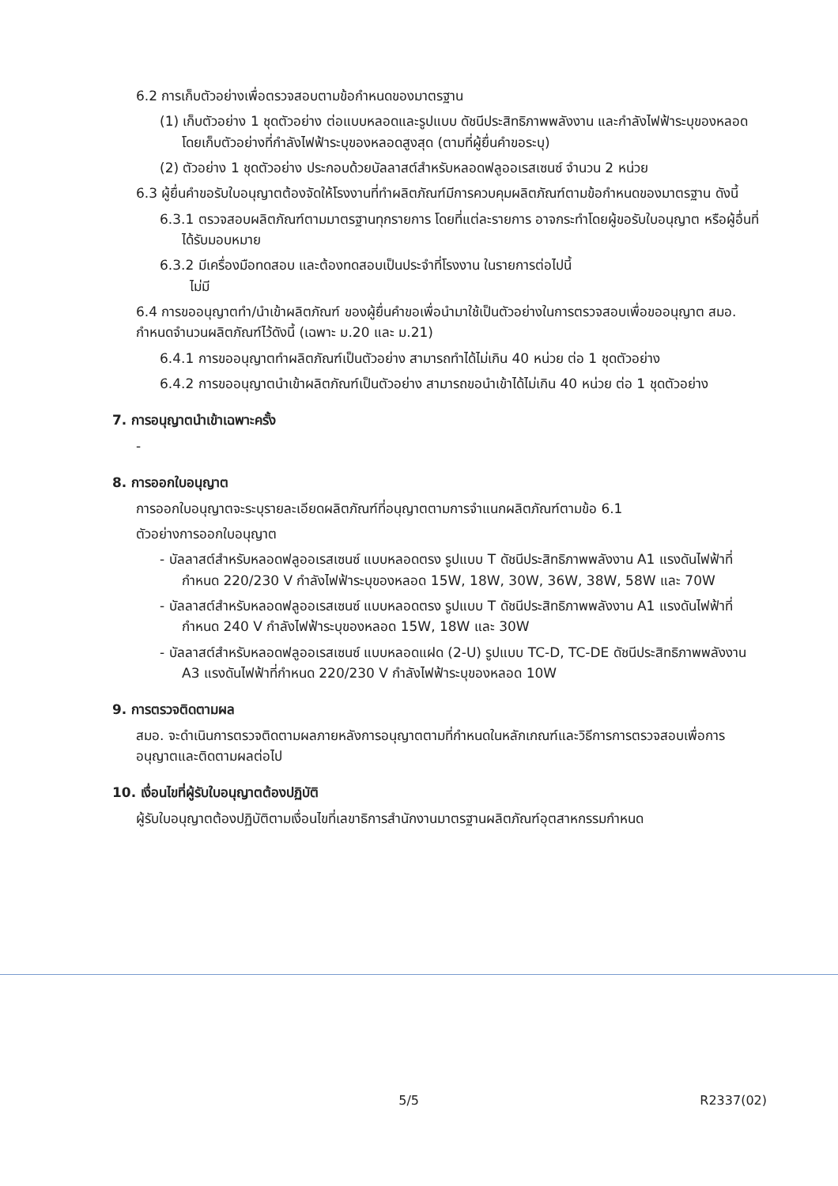6.2 การเก็บตัวอย่างเพื่อตรวจสอบตามข้อกำหนดของมาตรฐาน
(1) เก็บตัวอย่าง 1 ชุดตัวอย่าง ต่อแบบหลอดและรูปแบบ ดัชนีประสิทธิภาพพลังงาน และกำลังไฟฟ้าระบุของหลอด โดยเก็บตัวอย่างที่กำลังไฟฟ้าระบุของหลอดสูงสุด (ตามที่ผู้ยื่นคำขอระบุ)
(2) ตัวอย่าง 1 ชุดตัวอย่าง ประกอบด้วยบัลลาสต์สำหรับหลอดฟลูออเรสเซนซ์ จำนวน 2 หน่วย
6.3 ผู้ยื่นคำขอรับใบอนุญาตต้องจัดให้โรงงานที่ทำผลิตภัณฑ์มีการควบคุมผลิตภัณฑ์ตามข้อกำหนดของมาตรฐาน ดังนี้
6.3.1 ตรวจสอบผลิตภัณฑ์ตามมาตรฐานทุกรายการ โดยที่แต่ละรายการ อาจกระทำโดยผู้ขอรับใบอนุญาต หรือผู้อื่นที่ได้รับมอบหมาย
6.3.2 มีเครื่องมือทดสอบ และต้องทดสอบเป็นประจำที่โรงงาน ในรายการต่อไปนี้
ไม่มี
6.4 การขออนุญาตทำ/นำเข้าผลิตภัณฑ์ ของผู้ยื่นคำขอเพื่อนำมาใช้เป็นตัวอย่างในการตรวจสอบเพื่อขออนุญาต สมอ. กำหนดจำนวนผลิตภัณฑ์ไว้ดังนี้ (เฉพาะ ม.20 และ ม.21)
6.4.1 การขออนุญาตทำผลิตภัณฑ์เป็นตัวอย่าง สามารถทำได้ไม่เกิน 40 หน่วย ต่อ 1 ชุดตัวอย่าง
6.4.2 การขออนุญาตนำเข้าผลิตภัณฑ์เป็นตัวอย่าง สามารถขอนำเข้าได้ไม่เกิน 40 หน่วย ต่อ 1 ชุดตัวอย่าง
7. การอนุญาตนำเข้าเฉพาะครั้ง
-
8. การออกใบอนุญาต
การออกใบอนุญาตจะระบุรายละเอียดผลิตภัณฑ์ที่อนุญาตตามการจำแนกผลิตภัณฑ์ตามข้อ 6.1
ตัวอย่างการออกใบอนุญาต
- บัลลาสต์สำหรับหลอดฟลูออเรสเซนซ์ แบบหลอดตรง รูปแบบ T ดัชนีประสิทธิภาพพลังงาน A1 แรงดันไฟฟ้าที่กำหนด 220/230 V กำลังไฟฟ้าระบุของหลอด 15W, 18W, 30W, 36W, 38W, 58W และ 70W
- บัลลาสต์สำหรับหลอดฟลูออเรสเซนซ์ แบบหลอดตรง รูปแบบ T ดัชนีประสิทธิภาพพลังงาน A1 แรงดันไฟฟ้าที่กำหนด 240 V กำลังไฟฟ้าระบุของหลอด 15W, 18W และ 30W
- บัลลาสต์สำหรับหลอดฟลูออเรสเซนซ์ แบบหลอดแฝด (2-U) รูปแบบ TC-D, TC-DE ดัชนีประสิทธิภาพพลังงาน A3 แรงดันไฟฟ้าที่กำหนด 220/230 V กำลังไฟฟ้าระบุของหลอด 10W
9. การตรวจติดตามผล
สมอ. จะดำเนินการตรวจติดตามผลภายหลังการอนุญาตตามที่กำหนดในหลักเกณฑ์และวิธีการการตรวจสอบเพื่อการอนุญาตและติดตามผลต่อไป
10. เงื่อนไขที่ผู้รับใบอนุญาตต้องปฏิบัติ
ผู้รับใบอนุญาตต้องปฏิบัติตามเงื่อนไขที่เลขาธิการสำนักงานมาตรฐานผลิตภัณฑ์อุตสาหกรรมกำหนด
5/5 R2337(02)